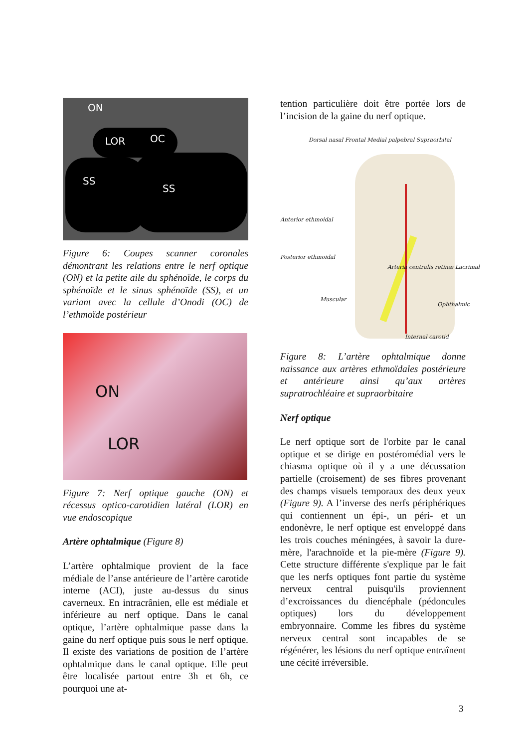ON
LOR OC
SS
SS
Figure 6: Coupes scanner coronales démontrant les relations entre le nerf optique (ON) et la petite aile du sphénoïde, le corps du sphénoïde et le sinus sphénoïde (SS), et un variant avec la cellule d’Onodi (OC) de l’ethmoïde postérieur
ON
LOR
Figure 7: Nerf optique gauche (ON) et récessus optico-carotidien latéral (LOR) en vue endoscopique
Artère ophtalmique (Figure 8)
L’artère ophtalmique provient de la face médiale de l’anse antérieure de l’artère carotide interne (ACI), juste au-dessus du sinus caverneux. En intracrânien, elle est médiale et inférieure au nerf optique. Dans le canal optique, l’artère ophtalmique passe dans la gaine du nerf optique puis sous le nerf optique. Il existe des variations de position de l’artère ophtalmique dans le canal optique. Elle peut être localisée partout entre 3h et 6h, ce pourquoi une at-
tention particulière doit être portée lors de l’incision de la gaine du nerf optique.
Dorsal nasal Frontal Medial palpebral Supraorbital
Anterior ethmoidal
Posterior ethmoidal
Arteria centralis retinæ Lacrimal
Muscular
Ophthalmic
Internal carotid
Figure 8: L’artère ophtalmique donne naissance aux artères ethmoïdales postérieure et antérieure ainsi qu’aux artères supratrochléaire et supraorbitaire
Nerf optique
Le nerf optique sort de l'orbite par le canal optique et se dirige en postéromédial vers le chiasma optique où il y a une décussation partielle (croisement) de ses fibres provenant des champs visuels temporaux des deux yeux (Figure 9). A l’inverse des nerfs périphériques qui contiennent un épi-, un péri- et un endonèvre, le nerf optique est enveloppé dans les trois couches méningées, à savoir la dure-mère, l'arachnoïde et la pie-mère (Figure 9). Cette structure différente s'explique par le fait que les nerfs optiques font partie du système nerveux central puisqu'ils proviennent d’excroissances du diencéphale (pédoncules optiques) lors du développement embryonnaire. Comme les fibres du système nerveux central sont incapables de se régénérer, les lésions du nerf optique entraînent une cécité irréversible.
3